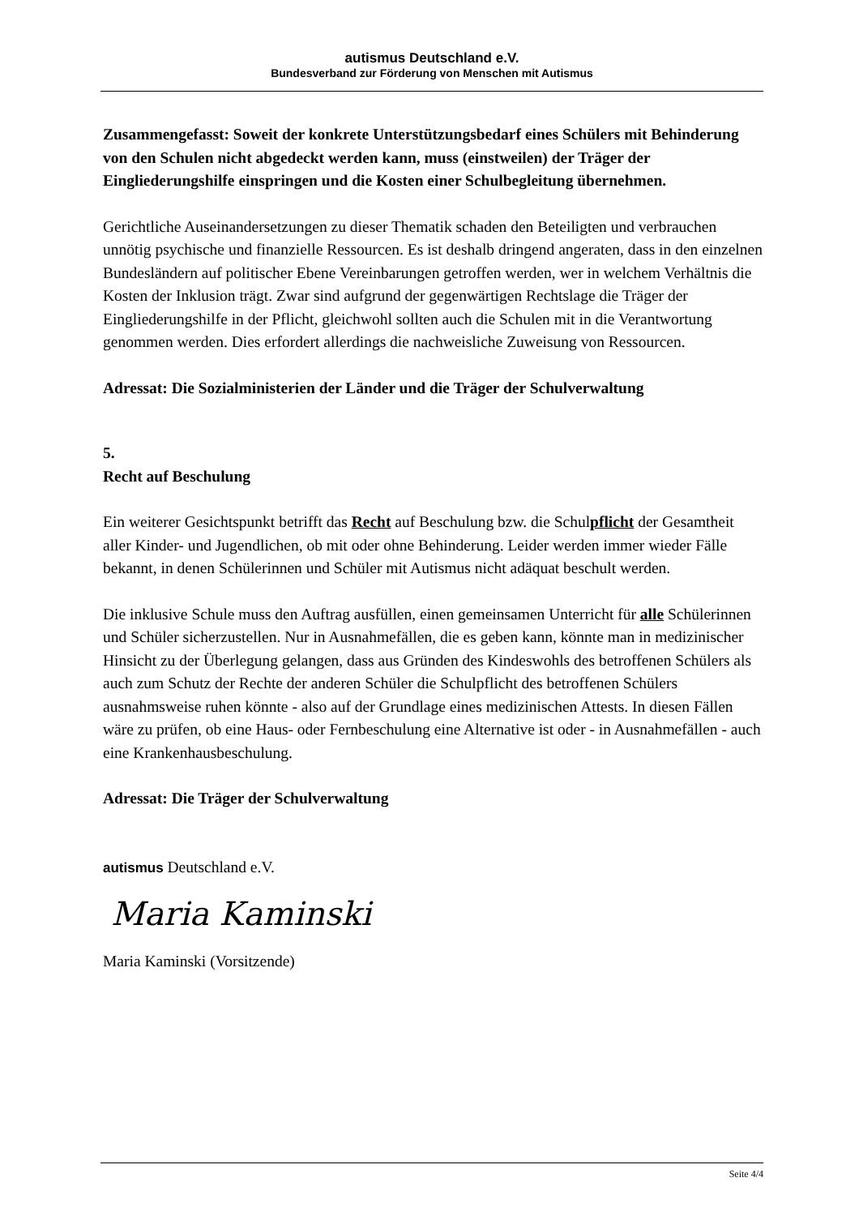autismus Deutschland e.V.
Bundesverband zur Förderung von Menschen mit Autismus
Zusammengefasst: Soweit der konkrete Unterstützungsbedarf eines Schülers mit Behinderung von den Schulen nicht abgedeckt werden kann, muss (einstweilen) der Träger der Eingliederungshilfe einspringen und die Kosten einer Schulbegleitung übernehmen.
Gerichtliche Auseinandersetzungen zu dieser Thematik schaden den Beteiligten und verbrauchen unnötig psychische und finanzielle Ressourcen. Es ist deshalb dringend angeraten, dass in den einzelnen Bundesländern auf politischer Ebene Vereinbarungen getroffen werden, wer in welchem Verhältnis die Kosten der Inklusion trägt. Zwar sind aufgrund der gegenwärtigen Rechtslage die Träger der Eingliederungshilfe in der Pflicht, gleichwohl sollten auch die Schulen mit in die Verantwortung genommen werden. Dies erfordert allerdings die nachweisliche Zuweisung von Ressourcen.
Adressat: Die Sozialministerien der Länder und die Träger der Schulverwaltung
5.
Recht auf Beschulung
Ein weiterer Gesichtspunkt betrifft das Recht auf Beschulung bzw. die Schulpflicht der Gesamtheit aller Kinder- und Jugendlichen, ob mit oder ohne Behinderung. Leider werden immer wieder Fälle bekannt, in denen Schülerinnen und Schüler mit Autismus nicht adäquat beschult werden.
Die inklusive Schule muss den Auftrag ausfüllen, einen gemeinsamen Unterricht für alle Schülerinnen und Schüler sicherzustellen. Nur in Ausnahmefällen, die es geben kann, könnte man in medizinischer Hinsicht zu der Überlegung gelangen, dass aus Gründen des Kindeswohls des betroffenen Schülers als auch zum Schutz der Rechte der anderen Schüler die Schulpflicht des betroffenen Schülers ausnahmsweise ruhen könnte - also auf der Grundlage eines medizinischen Attests. In diesen Fällen wäre zu prüfen, ob eine Haus- oder Fernbeschulung eine Alternative ist oder - in Ausnahmefällen - auch eine Krankenhausbeschulung.
Adressat: Die Träger der Schulverwaltung
autismus Deutschland e.V.
Maria Kaminski
Maria Kaminski (Vorsitzende)
Seite 4/4